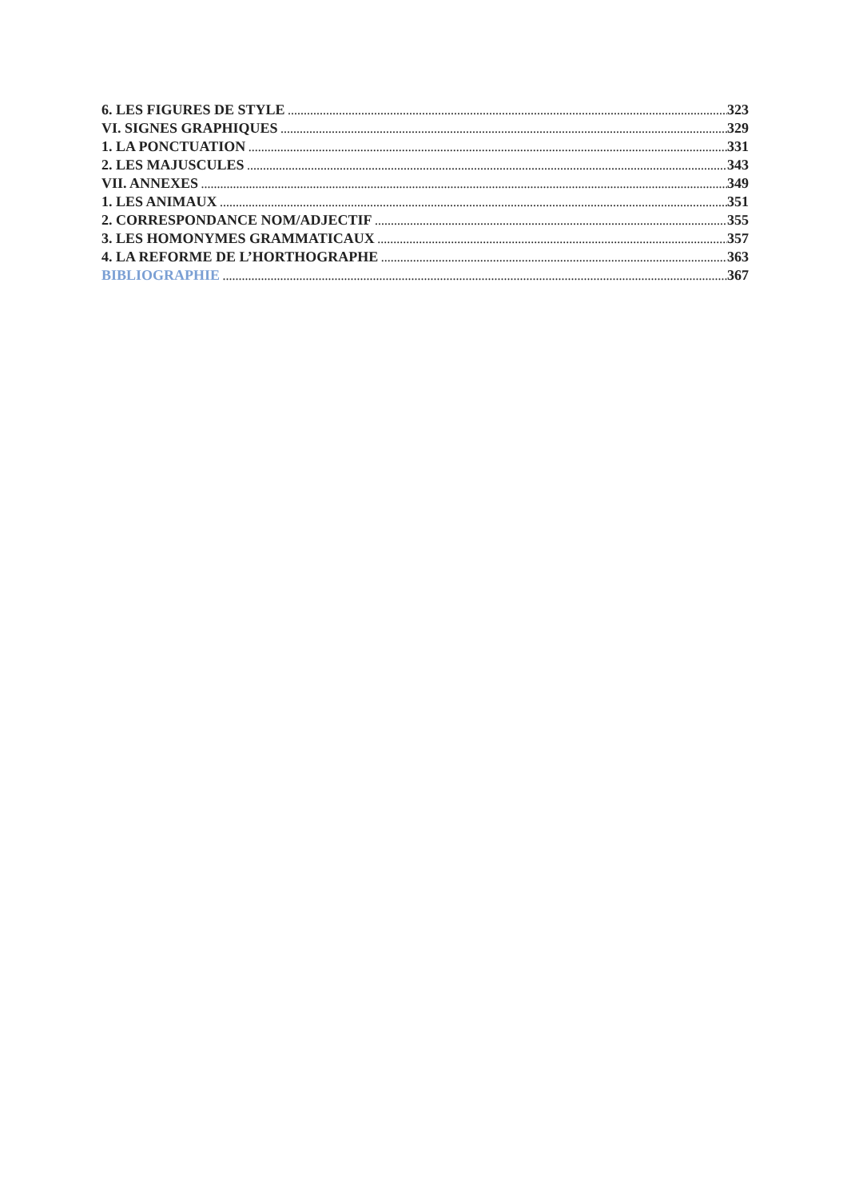6. LES FIGURES DE STYLE 323
VI. SIGNES GRAPHIQUES 329
1. LA PONCTUATION 331
2. LES MAJUSCULES 343
VII. ANNEXES 349
1. LES ANIMAUX 351
2. CORRESPONDANCE NOM/ADJECTIF 355
3. LES HOMONYMES GRAMMATICAUX 357
4. LA REFORME DE L’HORTHOGRAPHE 363
BIBLIOGRAPHIE 367